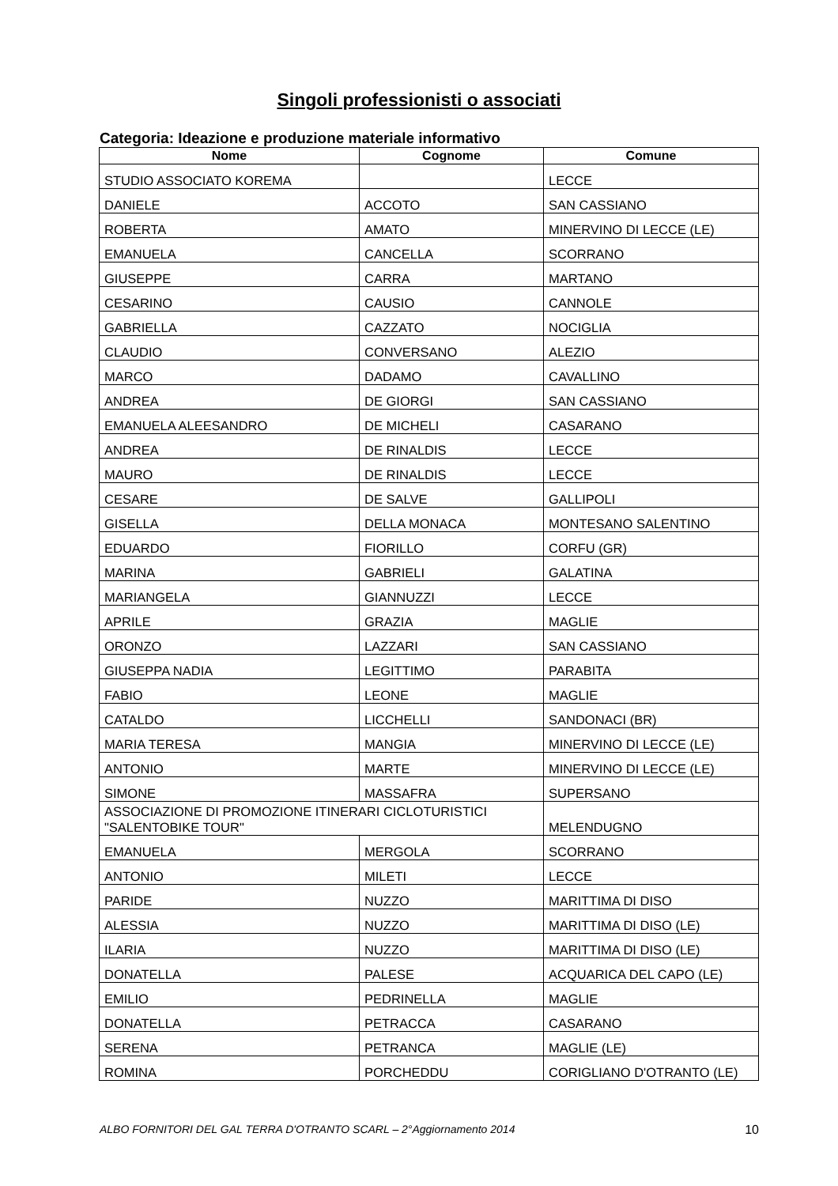Singoli professionisti o associati
Categoria: Ideazione e produzione materiale informativo
| Nome | Cognome | Comune |
| --- | --- | --- |
| STUDIO ASSOCIATO KOREMA | | LECCE |
| DANIELE | ACCOTO | SAN CASSIANO |
| ROBERTA | AMATO | MINERVINO DI LECCE (LE) |
| EMANUELA | CANCELLA | SCORRANO |
| GIUSEPPE | CARRA | MARTANO |
| CESARINO | CAUSIO | CANNOLE |
| GABRIELLA | CAZZATO | NOCIGLIA |
| CLAUDIO | CONVERSANO | ALEZIO |
| MARCO | DADAMO | CAVALLINO |
| ANDREA | DE GIORGI | SAN CASSIANO |
| EMANUELA ALEESANDRO | DE MICHELI | CASARANO |
| ANDREA | DE RINALDIS | LECCE |
| MAURO | DE RINALDIS | LECCE |
| CESARE | DE SALVE | GALLIPOLI |
| GISELLA | DELLA MONACA | MONTESANO SALENTINO |
| EDUARDO | FIORILLO | CORFU (GR) |
| MARINA | GABRIELI | GALATINA |
| MARIANGELA | GIANNUZZI | LECCE |
| APRILE | GRAZIA | MAGLIE |
| ORONZO | LAZZARI | SAN CASSIANO |
| GIUSEPPA NADIA | LEGITTIMO | PARABITA |
| FABIO | LEONE | MAGLIE |
| CATALDO | LICCHELLI | SANDONACI (BR) |
| MARIA TERESA | MANGIA | MINERVINO DI LECCE (LE) |
| ANTONIO | MARTE | MINERVINO DI LECCE (LE) |
| SIMONE | MASSAFRA | SUPERSANO |
| ASSOCIAZIONE DI PROMOZIONE ITINERARI CICLOTURISTICI "SALENTOBIKE TOUR" | | MELENDUGNO |
| EMANUELA | MERGOLA | SCORRANO |
| ANTONIO | MILETI | LECCE |
| PARIDE | NUZZO | MARITTIMA DI DISO |
| ALESSIA | NUZZO | MARITTIMA DI DISO (LE) |
| ILARIA | NUZZO | MARITTIMA DI DISO (LE) |
| DONATELLA | PALESE | ACQUARICA DEL CAPO (LE) |
| EMILIO | PEDRINELLA | MAGLIE |
| DONATELLA | PETRACCA | CASARANO |
| SERENA | PETRANCA | MAGLIE (LE) |
| ROMINA | PORCHEDDU | CORIGLIANO D'OTRANTO (LE) |
ALBO FORNITORI DEL GAL TERRA D'OTRANTO SCARL – 2°Aggiornamento 2014 10